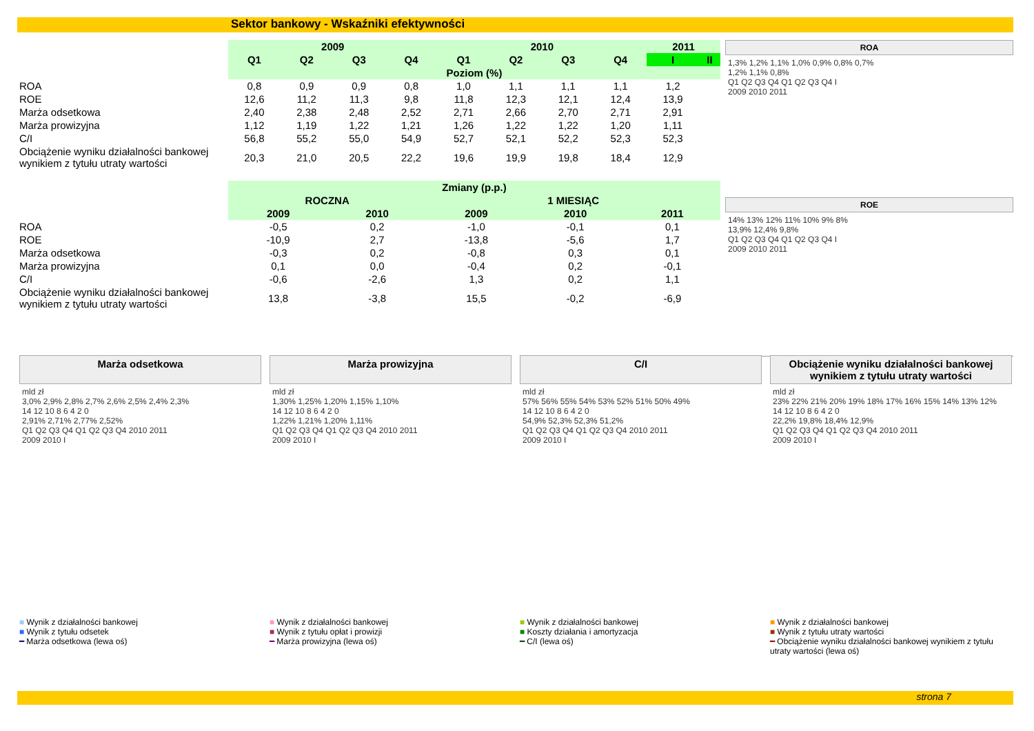Sektor bankowy - Wskaźniki efektywności
| | 2009 | | | | 2010 | | | | 2011 | |
| | Q1 | Q2 | Q3 | Q4 | Q1 | Q2 | Q3 | Q4 | I | II |
| | Poziom (%) | | | | | | | | | |
| ROA | 0,8 | 0,9 | 0,9 | 0,8 | 1,0 | 1,1 | 1,1 | 1,1 | 1,2 | |
| ROE | 12,6 | 11,2 | 11,3 | 9,8 | 11,8 | 12,3 | 12,1 | 12,4 | 13,9 | |
| Marża odsetkowa | 2,40 | 2,38 | 2,48 | 2,52 | 2,71 | 2,66 | 2,70 | 2,71 | 2,91 | |
| Marża prowizyjna | 1,12 | 1,19 | 1,22 | 1,21 | 1,26 | 1,22 | 1,22 | 1,20 | 1,11 | |
| C/I | 56,8 | 55,2 | 55,0 | 54,9 | 52,7 | 52,1 | 52,2 | 52,3 | 52,3 | |
| Obciążenie wyniku działalności bankowej wynikiem z tytułu utraty wartości | 20,3 | 21,0 | 20,5 | 22,2 | 19,6 | 19,9 | 19,8 | 18,4 | 12,9 | |
| | Zmiany (p.p.) | | | | |
| | ROCZNA | | 1 MIESIĄC | | |
| | 2009 | 2010 | 2009 | 2010 | 2011 |
| ROA | -0,5 | 0,2 | -1,0 | -0,1 | 0,1 |
| ROE | -10,9 | 2,7 | -13,8 | -5,6 | 1,7 |
| Marża odsetkowa | -0,3 | 0,2 | -0,8 | 0,3 | 0,1 |
| Marża prowizyjna | 0,1 | 0,0 | -0,4 | 0,2 | -0,1 |
| C/I | -0,6 | -2,6 | 1,3 | 0,2 | 1,1 |
| Obciążenie wyniku działalności bankowej wynikiem z tytułu utraty wartości | 13,8 | -3,8 | 15,5 | -0,2 | -6,9 |
ROA
1,3% 1,2% 1,1% 1,0% 0,9% 0,8% 0,7%
1,2% 1,1% 0,8%
Q1 Q2 Q3 Q4 Q1 Q2 Q3 Q4 I
2009 2010 2011
ROE
14% 13% 12% 11% 10% 9% 8%
13,9% 12,4% 9,8%
Q1 Q2 Q3 Q4 Q1 Q2 Q3 Q4 I
2009 2010 2011
Marża odsetkowa
mld zł
3,0% 2,9% 2,8% 2,7% 2,6% 2,5% 2,4% 2,3%
14 12 10 8 6 4 2 0
2,91% 2,71% 2,77% 2,52%
Q1 Q2 Q3 Q4 Q1 Q2 Q3 Q4 2010 2011
2009 2010 I
■ Wynik z działalności bankowej
■ Wynik z tytułu odsetek
━ Marża odsetkowa (lewa oś)
Marża prowizyjna
mld zł
1,30% 1,25% 1,20% 1,15% 1,10%
14 12 10 8 6 4 2 0
1,22% 1,21% 1,20% 1,11%
Q1 Q2 Q3 Q4 Q1 Q2 Q3 Q4 2010 2011
2009 2010 I
■ Wynik z działalności bankowej
■ Wynik z tytułu opłat i prowizji
━ Marża prowizyjna (lewa oś)
C/I
mld zł
57% 56% 55% 54% 53% 52% 51% 50% 49%
14 12 10 8 6 4 2 0
54,9% 52,3% 52,3% 51,2%
Q1 Q2 Q3 Q4 Q1 Q2 Q3 Q4 2010 2011
2009 2010 I
■ Wynik z działalności bankowej
■ Koszty działania i amortyzacja
━ C/I (lewa oś)
Obciążenie wyniku działalności bankowej wynikiem z tytułu utraty wartości
mld zł
23% 22% 21% 20% 19% 18% 17% 16% 15% 14% 13% 12%
14 12 10 8 6 4 2 0
22,2% 19,8% 18,4% 12,9%
Q1 Q2 Q3 Q4 Q1 Q2 Q3 Q4 2010 2011
2009 2010 I
■ Wynik z działalności bankowej
■ Wynik z tytułu utraty wartości
━ Obciążenie wyniku działalności bankowej wynikiem z tytułu utraty wartości (lewa oś)
strona 7